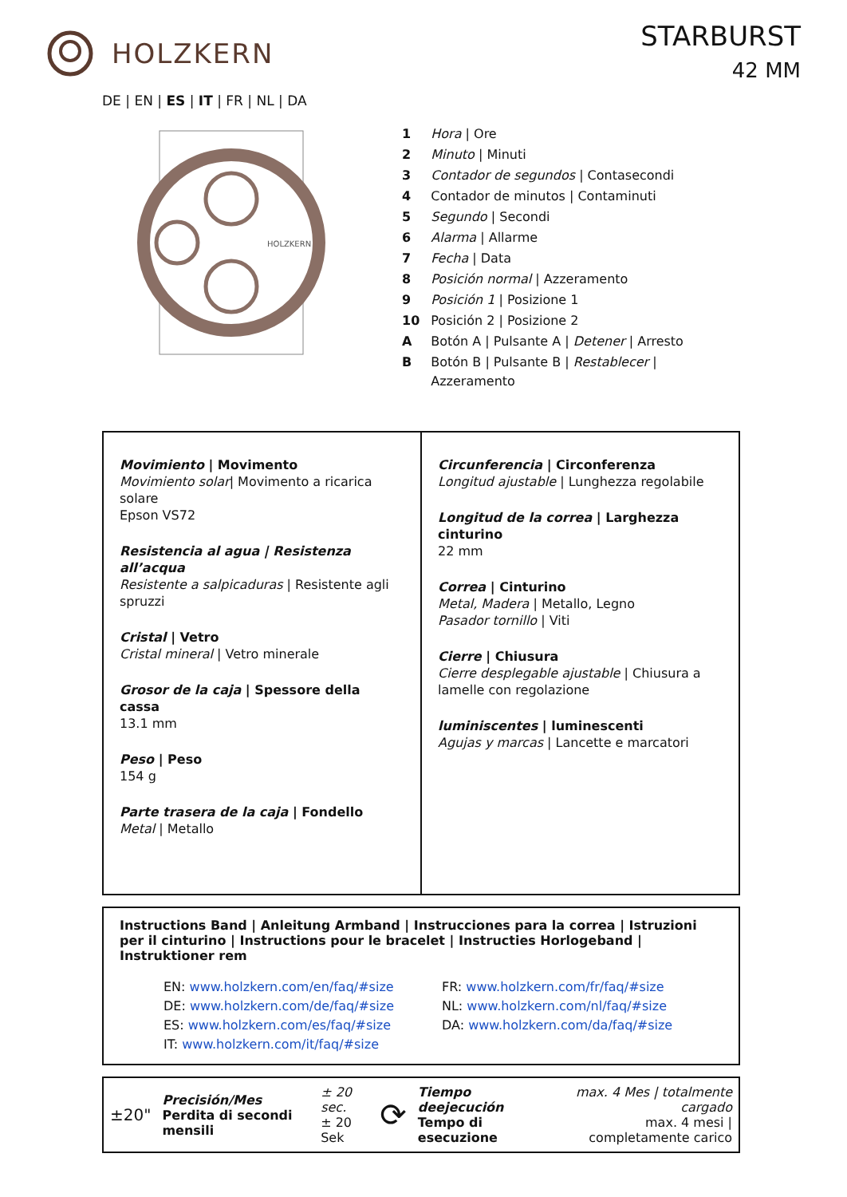HOLZKERN
STARBURST
42 MM
DE | EN | ES | IT | FR | NL | DA
HOLZKERN
| 1 | Hora / Ore |
| 2 | Minuto / Minuti |
| 3 | Contador de segundos / Contasecondi |
| 4 | Contador de minutos / Contaminuti |
| 5 | Segundo / Secondi |
| 6 | Alarma / Allarme |
| 7 | Fecha / Data |
| 8 | Posición normal / Azzeramento |
| 9 | Posición 1 / Posizione 1 |
| 10 | Posición 2 / Posizione 2 |
| A | Botón A / Pulsante A / Detener / Arresto |
| B | Botón B / Pulsante B / Restablecer / Azzeramento |
Movimiento | Movimento
Movimiento solar| Movimento a ricarica solare
Epson VS72
Resistencia al agua | Resistenza all’acqua
Resistente a salpicaduras | Resistente agli spruzzi
Cristal | Vetro
Cristal mineral | Vetro minerale
Grosor de la caja | Spessore della cassa
13.1 mm
Peso | Peso
154 g
Parte trasera de la caja | Fondello
Metal | Metallo
Circunferencia | Circonferenza
Longitud ajustable | Lunghezza regolabile
Longitud de la correa | Larghezza cinturino
22 mm
Correa | Cinturino
Metal, Madera | Metallo, Legno
Pasador tornillo | Viti
Cierre | Chiusura
Cierre desplegable ajustable | Chiusura a lamelle con regolazione
luminiscentes | luminescenti
Agujas y marcas | Lancette e marcatori
Instructions Band | Anleitung Armband | Instrucciones para la correa | Istruzioni per il cinturino | Instructions pour le bracelet | Instructies Horlogeband | Instruktioner rem
EN: www.holzkern.com/en/faq/#size
DE: www.holzkern.com/de/faq/#size
ES: www.holzkern.com/es/faq/#size
IT: www.holzkern.com/it/faq/#size
FR: www.holzkern.com/fr/faq/#size
NL: www.holzkern.com/nl/faq/#size
DA: www.holzkern.com/da/faq/#size
±20"
Precisión/Mes
Perdita di secondi mensili
± 20 sec.
± 20 Sek
⟳
Tiempo deejecución
Tempo di esecuzione
max. 4 Mes | totalmente cargado
max. 4 mesi | completamente carico